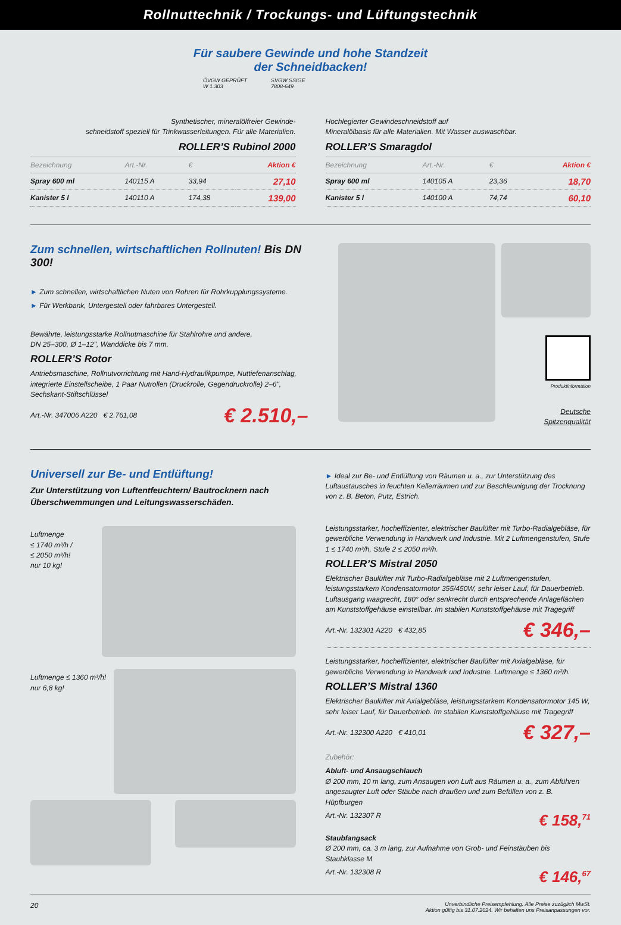Rollnuttechnik / Trockungs- und Lüftungstechnik
Für saubere Gewinde und hohe Standzeit
der Schneidbacken!
ÖVGW GEPRÜFT
W 1.303
SVGW SSIGE
7808-649
Synthetischer, mineralölfreier Gewinde-
schneidstoff speziell für Trinkwasserleitungen. Für alle Materialien.
ROLLER’S Rubinol 2000
| Bezeichnung | Art.-Nr. | € | Aktion € |
| --- | --- | --- | --- |
| Spray 600 ml | 140115 A | 33,94 | 27,10 |
| Kanister 5 l | 140110 A | 174,38 | 139,00 |
Hochlegierter Gewindeschneidstoff auf
Mineralölbasis für alle Materialien. Mit Wasser auswaschbar.
ROLLER’S Smaragdol
| Bezeichnung | Art.-Nr. | € | Aktion € |
| --- | --- | --- | --- |
| Spray 600 ml | 140105 A | 23,36 | 18,70 |
| Kanister 5 l | 140100 A | 74,74 | 60,10 |
Zum schnellen, wirtschaftlichen Rollnuten! Bis DN 300!
► Zum schnellen, wirtschaftlichen Nuten von Rohren für Rohrkupplungssysteme.
► Für Werkbank, Untergestell oder fahrbares Untergestell.
Bewährte, leistungsstarke Rollnutmaschine für Stahlrohre und andere,
DN 25–300, Ø 1–12", Wanddicke bis 7 mm.
ROLLER’S Rotor
Antriebsmaschine, Rollnutvorrichtung mit Hand-Hydraulikpumpe, Nuttiefenanschlag, integrierte Einstellscheibe, 1 Paar Nutrollen (Druckrolle, Gegendruckrolle) 2–6", Sechskant-Stiftschlüssel
Art.-Nr. 347006 A220 € 2.761,08 € 2.510,–
Produktinformation
Deutsche
Spitzenqualität
Universell zur Be- und Entlüftung!
Zur Unterstützung von Luftentfeuchtern/ Bautrocknern nach Überschwemmungen und Leitungswasserschäden.
Luftmenge
≤ 1740 m³/h /
≤ 2050 m³/h!
nur 10 kg!
Luftmenge ≤ 1360 m³/h!
nur 6,8 kg!
► Ideal zur Be- und Entlüftung von Räumen u. a., zur Unterstützung des Luftaustausches in feuchten Kellerräumen und zur Beschleunigung der Trocknung von z. B. Beton, Putz, Estrich.
Leistungsstarker, hocheffizienter, elektrischer Baulüfter mit Turbo-Radialgebläse, für gewerbliche Verwendung in Handwerk und Industrie. Mit 2 Luftmengenstufen, Stufe 1 ≤ 1740 m³/h, Stufe 2 ≤ 2050 m³/h.
ROLLER’S Mistral 2050
Elektrischer Baulüfter mit Turbo-Radialgebläse mit 2 Luftmengenstufen, leistungsstarkem Kondensatormotor 355/450W, sehr leiser Lauf, für Dauerbetrieb. Luftausgang waagrecht, 180° oder senkrecht durch entsprechende Anlageflächen am Kunststoffgehäuse einstellbar. Im stabilen Kunststoffgehäuse mit Tragegriff
Art.-Nr. 132301 A220 € 432,85 € 346,–
Leistungsstarker, hocheffizienter, elektrischer Baulüfter mit Axialgebläse, für gewerbliche Verwendung in Handwerk und Industrie. Luftmenge ≤ 1360 m³/h.
ROLLER’S Mistral 1360
Elektrischer Baulüfter mit Axialgebläse, leistungsstarkem Kondensatormotor 145 W, sehr leiser Lauf, für Dauerbetrieb. Im stabilen Kunststoffgehäuse mit Tragegriff
Art.-Nr. 132300 A220 € 410,01 € 327,–
Zubehör:
Abluft- und Ansaugschlauch
Ø 200 mm, 10 m lang, zum Ansaugen von Luft aus Räumen u. a., zum Abführen angesaugter Luft oder Stäube nach draußen und zum Befüllen von z. B. Hüpfburgen
Art.-Nr. 132307 R € 158,<sup>71</sup>
Staubfangsack
Ø 200 mm, ca. 3 m lang, zur Aufnahme von Grob- und Feinstäuben bis Staubklasse M
Art.-Nr. 132308 R € 146,<sup>67</sup>
20 Unverbindliche Preisempfehlung. Alle Preise zuzüglich MwSt.
Aktion gültig bis 31.07.2024. Wir behalten uns Preisanpassungen vor.